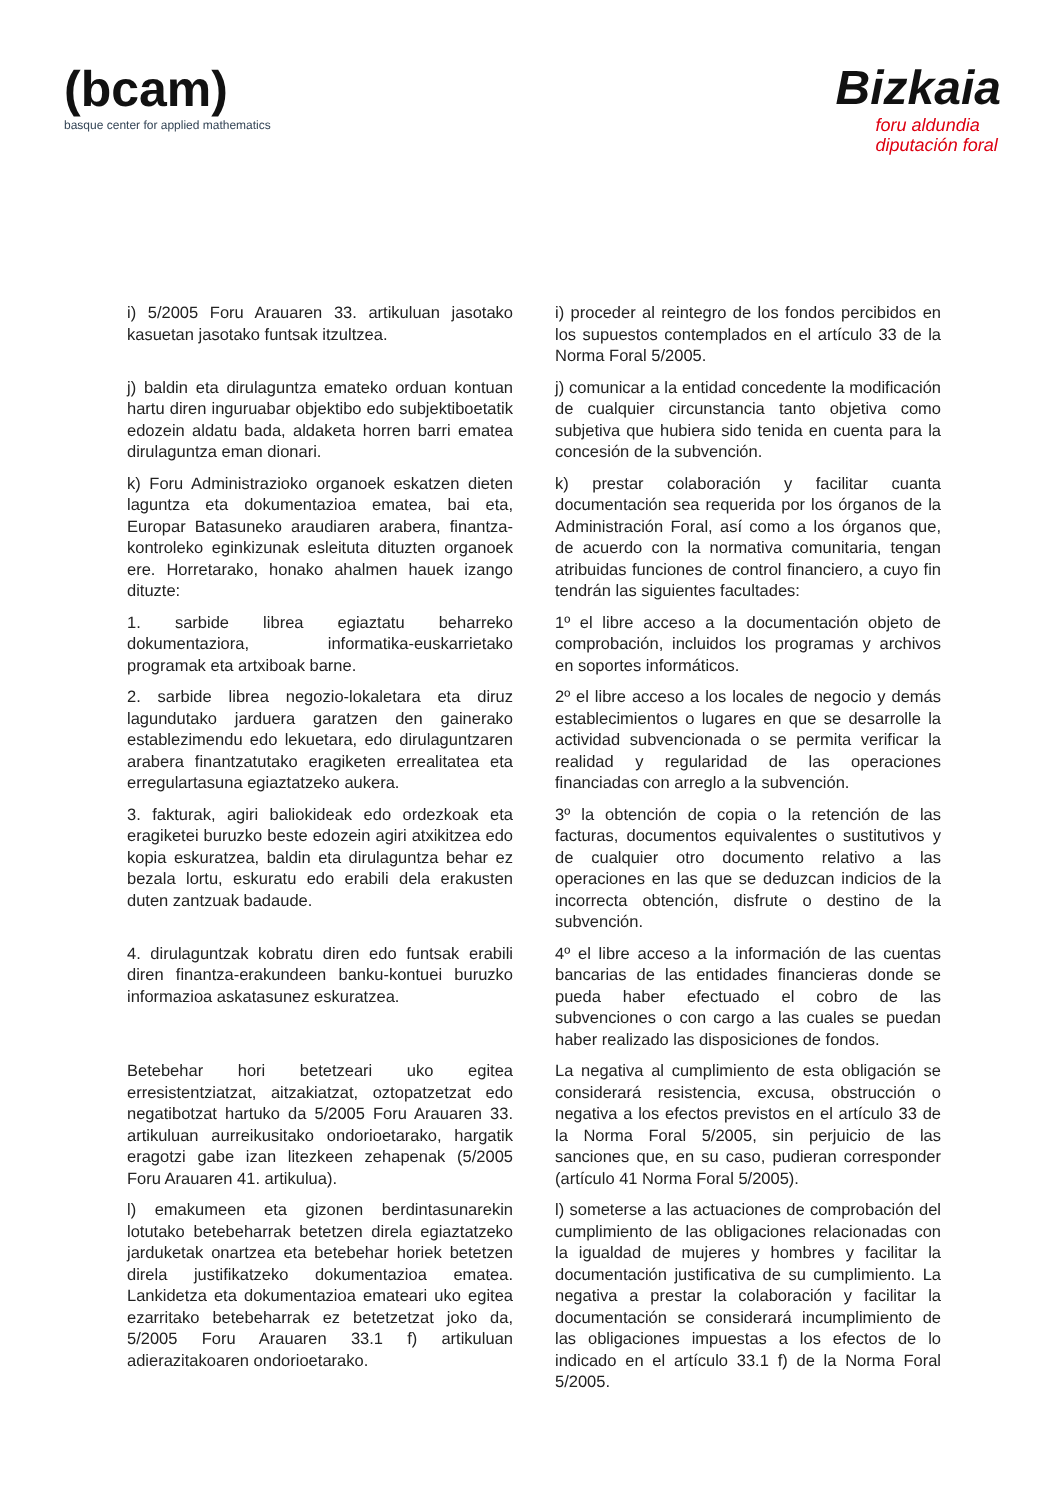(bcam)
basque center for applied mathematics
Bizkaia
foru aldundia
diputación foral
i) 5/2005 Foru Arauaren 33. artikuluan jasotako kasuetan jasotako funtsak itzultzea.
i) proceder al reintegro de los fondos percibidos en los supuestos contemplados en el artículo 33 de la Norma Foral 5/2005.
j) baldin eta dirulaguntza emateko orduan kontuan hartu diren inguruabar objektibo edo subjektiboetatik edozein aldatu bada, aldaketa horren barri ematea dirulaguntza eman dionari.
j) comunicar a la entidad concedente la modificación de cualquier circunstancia tanto objetiva como subjetiva que hubiera sido tenida en cuenta para la concesión de la subvención.
k) Foru Administrazioko organoek eskatzen dieten laguntza eta dokumentazioa ematea, bai eta, Europar Batasuneko araudiaren arabera, finantza-kontroleko eginkizunak esleituta dituzten organoek ere. Horretarako, honako ahalmen hauek izango dituzte:
k) prestar colaboración y facilitar cuanta documentación sea requerida por los órganos de la Administración Foral, así como a los órganos que, de acuerdo con la normativa comunitaria, tengan atribuidas funciones de control financiero, a cuyo fin tendrán las siguientes facultades:
1. sarbide librea egiaztatu beharreko dokumentaziora, informatika-euskarrietako programak eta artxiboak barne.
1º el libre acceso a la documentación objeto de comprobación, incluidos los programas y archivos en soportes informáticos.
2. sarbide librea negozio-lokaletara eta diruz lagundutako jarduera garatzen den gainerako establezimendu edo lekuetara, edo dirulaguntzaren arabera finantzatutako eragiketen errealitatea eta erregulartasuna egiaztatzeko aukera.
2º el libre acceso a los locales de negocio y demás establecimientos o lugares en que se desarrolle la actividad subvencionada o se permita verificar la realidad y regularidad de las operaciones financiadas con arreglo a la subvención.
3. fakturak, agiri baliokideak edo ordezkoak eta eragiketei buruzko beste edozein agiri atxikitzea edo kopia eskuratzea, baldin eta dirulaguntza behar ez bezala lortu, eskuratu edo erabili dela erakusten duten zantzuak badaude.
3º la obtención de copia o la retención de las facturas, documentos equivalentes o sustitutivos y de cualquier otro documento relativo a las operaciones en las que se deduzcan indicios de la incorrecta obtención, disfrute o destino de la subvención.
4. dirulaguntzak kobratu diren edo funtsak erabili diren finantza-erakundeen banku-kontuei buruzko informazioa askatasunez eskuratzea.
4º el libre acceso a la información de las cuentas bancarias de las entidades financieras donde se pueda haber efectuado el cobro de las subvenciones o con cargo a las cuales se puedan haber realizado las disposiciones de fondos.
Betebehar hori betetzeari uko egitea erresistentziatzat, aitzakiatzat, oztopatzetzat edo negatibotzat hartuko da 5/2005 Foru Arauaren 33. artikuluan aurreikusitako ondorioetarako, hargatik eragotzi gabe izan litezkeen zehapenak (5/2005 Foru Arauaren 41. artikulua).
La negativa al cumplimiento de esta obligación se considerará resistencia, excusa, obstrucción o negativa a los efectos previstos en el artículo 33 de la Norma Foral 5/2005, sin perjuicio de las sanciones que, en su caso, pudieran corresponder (artículo 41 Norma Foral 5/2005).
l) emakumeen eta gizonen berdintasunarekin lotutako betebeharrak betetzen direla egiaztatzeko jarduketak onartzea eta betebehar horiek betetzen direla justifikatzeko dokumentazioa ematea. Lankidetza eta dokumentazioa emateari uko egitea ezarritako betebeharrak ez betetzetzat joko da, 5/2005 Foru Arauaren 33.1 f) artikuluan adierazitakoaren ondorioetarako.
l) someterse a las actuaciones de comprobación del cumplimiento de las obligaciones relacionadas con la igualdad de mujeres y hombres y facilitar la documentación justificativa de su cumplimiento. La negativa a prestar la colaboración y facilitar la documentación se considerará incumplimiento de las obligaciones impuestas a los efectos de lo indicado en el artículo 33.1 f) de la Norma Foral 5/2005.